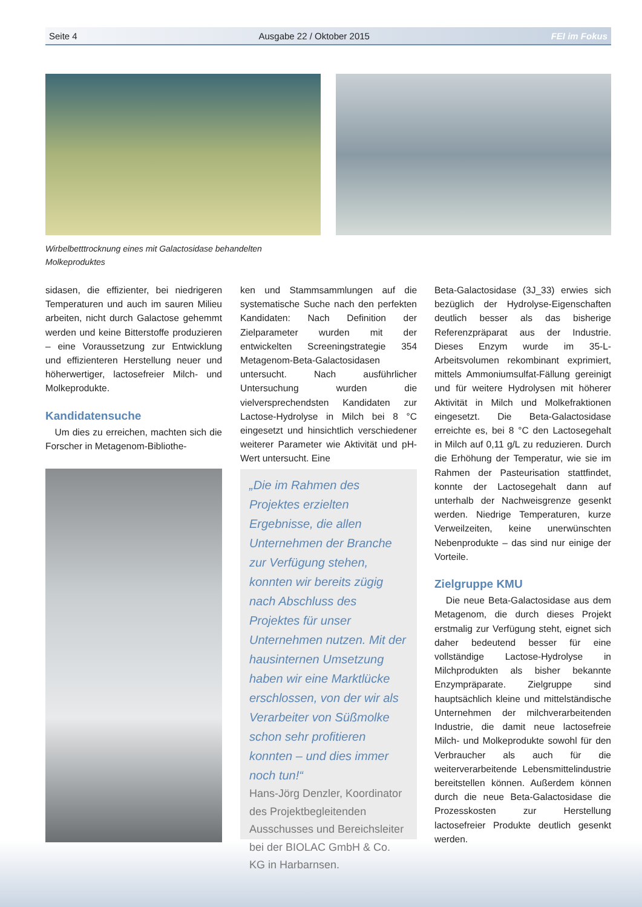Seite 4 Ausgabe 22 / Oktober 2015 FEI im Fokus
Wirbelbetttrocknung eines mit Galactosidase behandelten Molkeproduktes
sidasen, die effizienter, bei niedrigeren Temperaturen und auch im sauren Milieu arbeiten, nicht durch Galactose gehemmt werden und keine Bitterstoffe produzieren – eine Voraussetzung zur Entwicklung und effizienteren Herstellung neuer und höherwertiger, lactosefreier Milch- und Molkeprodukte.
Kandidatensuche
Um dies zu erreichen, machten sich die Forscher in Metagenom-Bibliothe-
ken und Stammsammlungen auf die systematische Suche nach den perfekten Kandidaten: Nach Definition der Zielparameter wurden mit der entwickelten Screeningstrategie 354 Metagenom-Beta-Galactosidasen untersucht. Nach ausführlicher Untersuchung wurden die vielversprechendsten Kandidaten zur Lactose-Hydrolyse in Milch bei 8 °C eingesetzt und hinsichtlich verschiedener weiterer Parameter wie Aktivität und pH-Wert untersucht. Eine
„Die im Rahmen des Projektes erzielten Ergebnisse, die allen Unternehmen der Branche zur Verfügung stehen, konnten wir bereits zügig nach Abschluss des Projektes für unser Unternehmen nutzen. Mit der hausinternen Umsetzung haben wir eine Marktlücke erschlossen, von der wir als Verarbeiter von Süßmolke schon sehr profitieren konnten – und dies immer noch tun!“
Hans-Jörg Denzler, Koordinator des Projektbegleitenden Ausschusses und Bereichsleiter bei der BIOLAC GmbH & Co. KG in Harbarnsen.
Beta-Galactosidase (3J_33) erwies sich bezüglich der Hydrolyse-Eigenschaften deutlich besser als das bisherige Referenzpräparat aus der Industrie. Dieses Enzym wurde im 35-L-Arbeitsvolumen rekombinant exprimiert, mittels Ammoniumsulfat-Fällung gereinigt und für weitere Hydrolysen mit höherer Aktivität in Milch und Molkefraktionen eingesetzt. Die Beta-Galactosidase erreichte es, bei 8 °C den Lactosegehalt in Milch auf 0,11 g/L zu reduzieren. Durch die Erhöhung der Temperatur, wie sie im Rahmen der Pasteurisation stattfindet, konnte der Lactosegehalt dann auf unterhalb der Nachweisgrenze gesenkt werden. Niedrige Temperaturen, kurze Verweilzeiten, keine unerwünschten Nebenprodukte – das sind nur einige der Vorteile.
Zielgruppe KMU
Die neue Beta-Galactosidase aus dem Metagenom, die durch dieses Projekt erstmalig zur Verfügung steht, eignet sich daher bedeutend besser für eine vollständige Lactose-Hydrolyse in Milchprodukten als bisher bekannte Enzympräparate. Zielgruppe sind hauptsächlich kleine und mittelständische Unternehmen der milchverarbeitenden Industrie, die damit neue lactosefreie Milch- und Molkeprodukte sowohl für den Verbraucher als auch für die weiterverarbeitende Lebensmittelindustrie bereitstellen können. Außerdem können durch die neue Beta-Galactosidase die Prozesskosten zur Herstellung lactosefreier Produkte deutlich gesenkt werden.